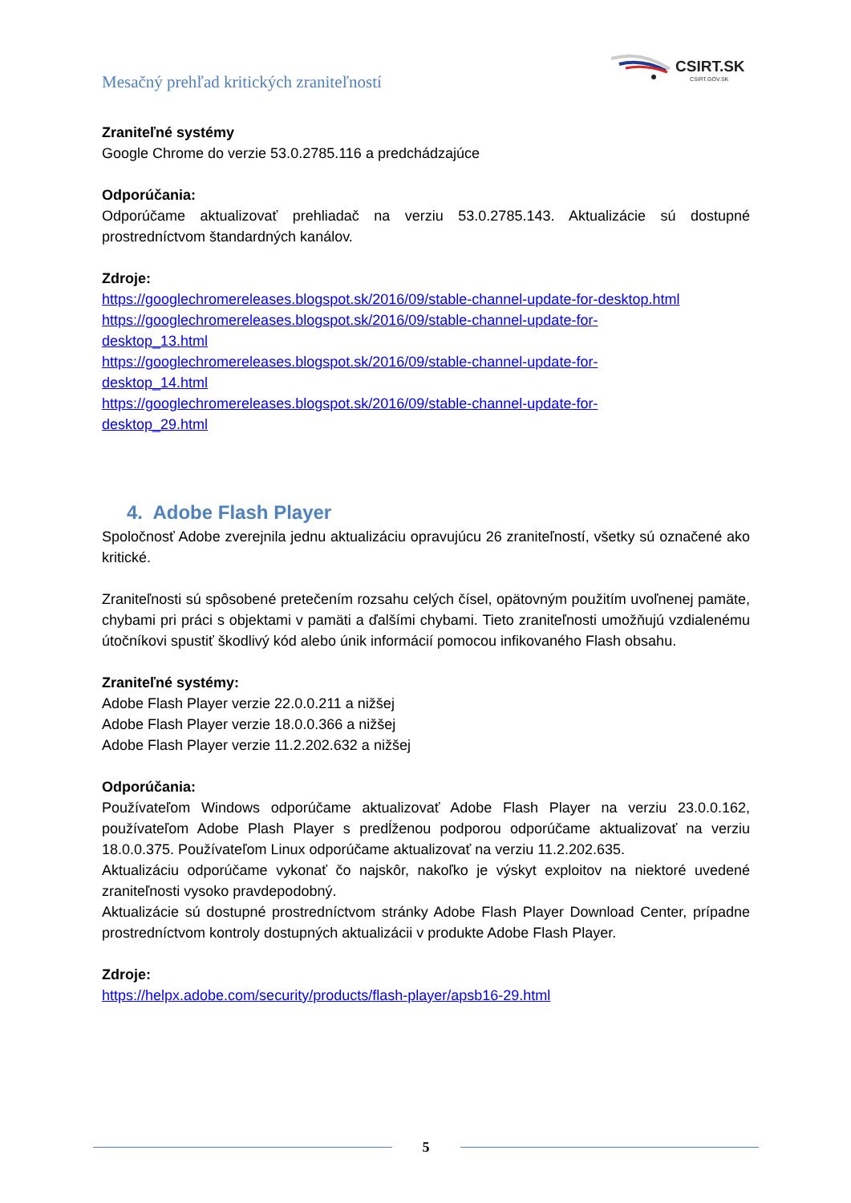Mesačný prehľad kritických zraniteľností
CSIRT.SK
CSIRT.GOV.SK
Zraniteľné systémy
Google Chrome do verzie 53.0.2785.116 a predchádzajúce
Odporúčania:
Odporúčame aktualizovať prehliadač na verziu 53.0.2785.143. Aktualizácie sú dostupné prostredníctvom štandardných kanálov.
Zdroje:
https://googlechromereleases.blogspot.sk/2016/09/stable-channel-update-for-desktop.html
https://googlechromereleases.blogspot.sk/2016/09/stable-channel-update-for-
desktop_13.html
https://googlechromereleases.blogspot.sk/2016/09/stable-channel-update-for-
desktop_14.html
https://googlechromereleases.blogspot.sk/2016/09/stable-channel-update-for-
desktop_29.html
4. Adobe Flash Player
Spoločnosť Adobe zverejnila jednu aktualizáciu opravujúcu 26 zraniteľností, všetky sú označené ako kritické.
Zraniteľnosti sú spôsobené pretečením rozsahu celých čísel, opätovným použitím uvoľnenej pamäte, chybami pri práci s objektami v pamäti a ďalšími chybami. Tieto zraniteľnosti umožňujú vzdialenému útočníkovi spustiť škodlivý kód alebo únik informácií pomocou infikovaného Flash obsahu.
Zraniteľné systémy:
Adobe Flash Player verzie 22.0.0.211 a nižšej
Adobe Flash Player verzie 18.0.0.366 a nižšej
Adobe Flash Player verzie 11.2.202.632 a nižšej
Odporúčania:
Používateľom Windows odporúčame aktualizovať Adobe Flash Player na verziu 23.0.0.162, používateľom Adobe Plash Player s predĺženou podporou odporúčame aktualizovať na verziu 18.0.0.375. Používateľom Linux odporúčame aktualizovať na verziu 11.2.202.635.
Aktualizáciu odporúčame vykonať čo najskôr, nakoľko je výskyt exploitov na niektoré uvedené zraniteľnosti vysoko pravdepodobný.
Aktualizácie sú dostupné prostredníctvom stránky Adobe Flash Player Download Center, prípadne prostredníctvom kontroly dostupných aktualizácii v produkte Adobe Flash Player.
Zdroje:
https://helpx.adobe.com/security/products/flash-player/apsb16-29.html
5